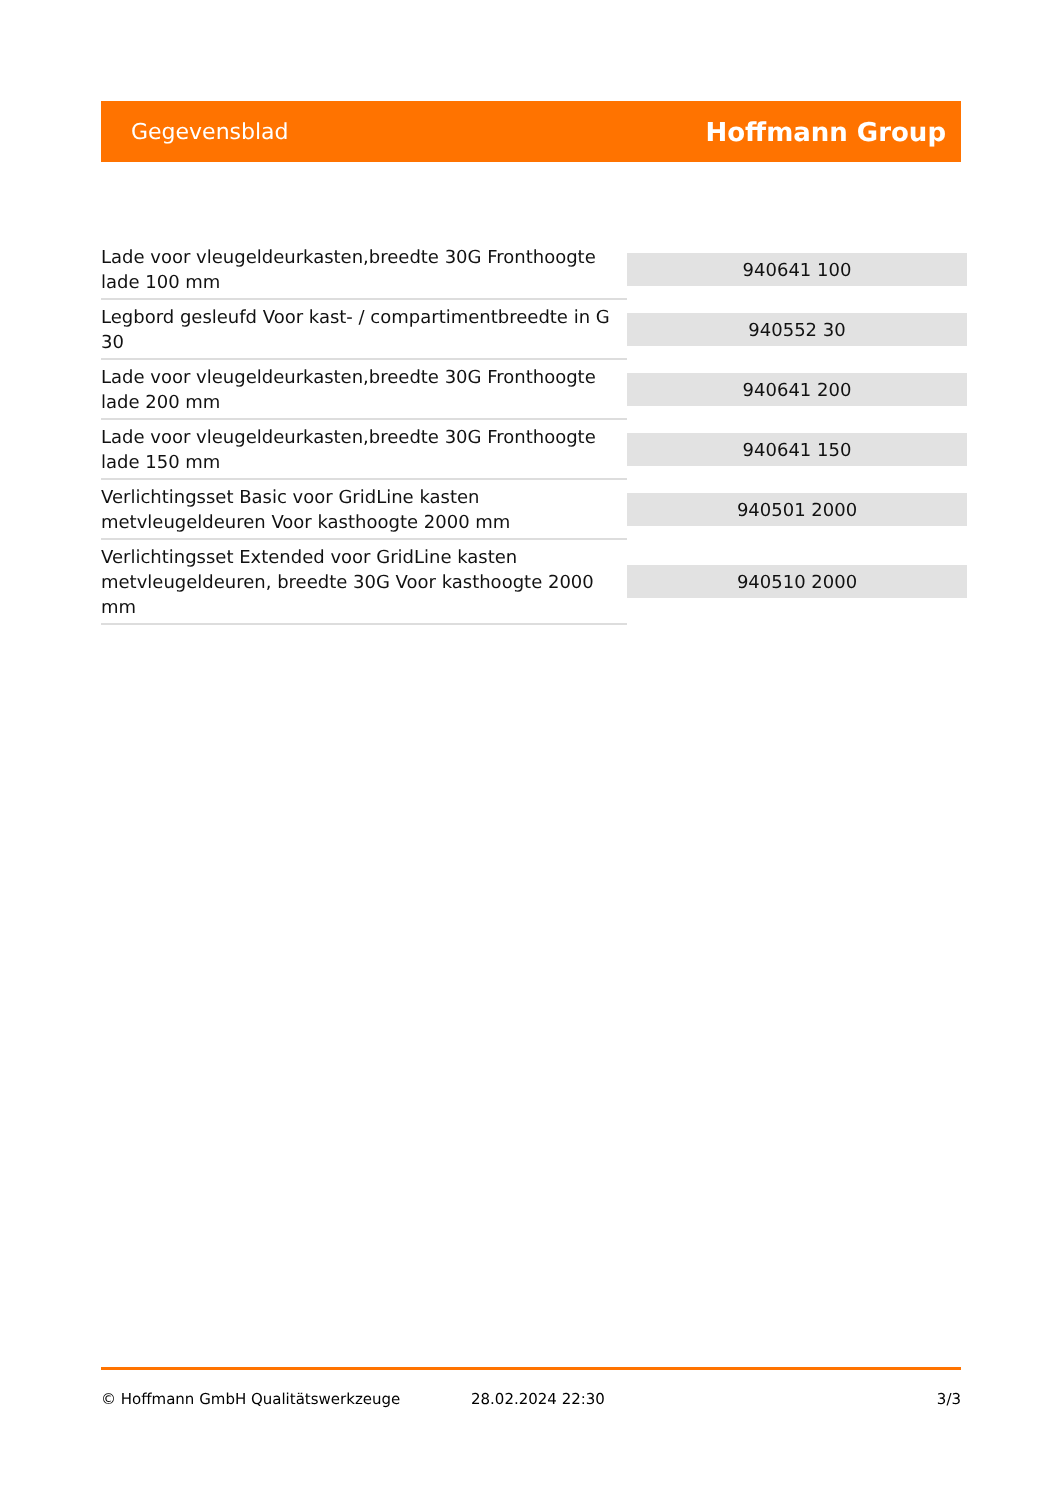Gegevensblad Hoffmann Group
| Lade voor vleugeldeurkasten,breedte 30G Fronthoogte lade 100 mm | 940641 100 |
| Legbord gesleufd Voor kast- / compartimentbreedte in G 30 | 940552 30 |
| Lade voor vleugeldeurkasten,breedte 30G Fronthoogte lade 200 mm | 940641 200 |
| Lade voor vleugeldeurkasten,breedte 30G Fronthoogte lade 150 mm | 940641 150 |
| Verlichtingsset Basic voor GridLine kasten metvleugeldeuren Voor kasthoogte 2000 mm | 940501 2000 |
| Verlichtingsset Extended voor GridLine kasten metvleugeldeuren, breedte 30G Voor kasthoogte 2000 mm | 940510 2000 |
© Hoffmann GmbH Qualitätswerkzeuge 28.02.2024 22:30 3/3